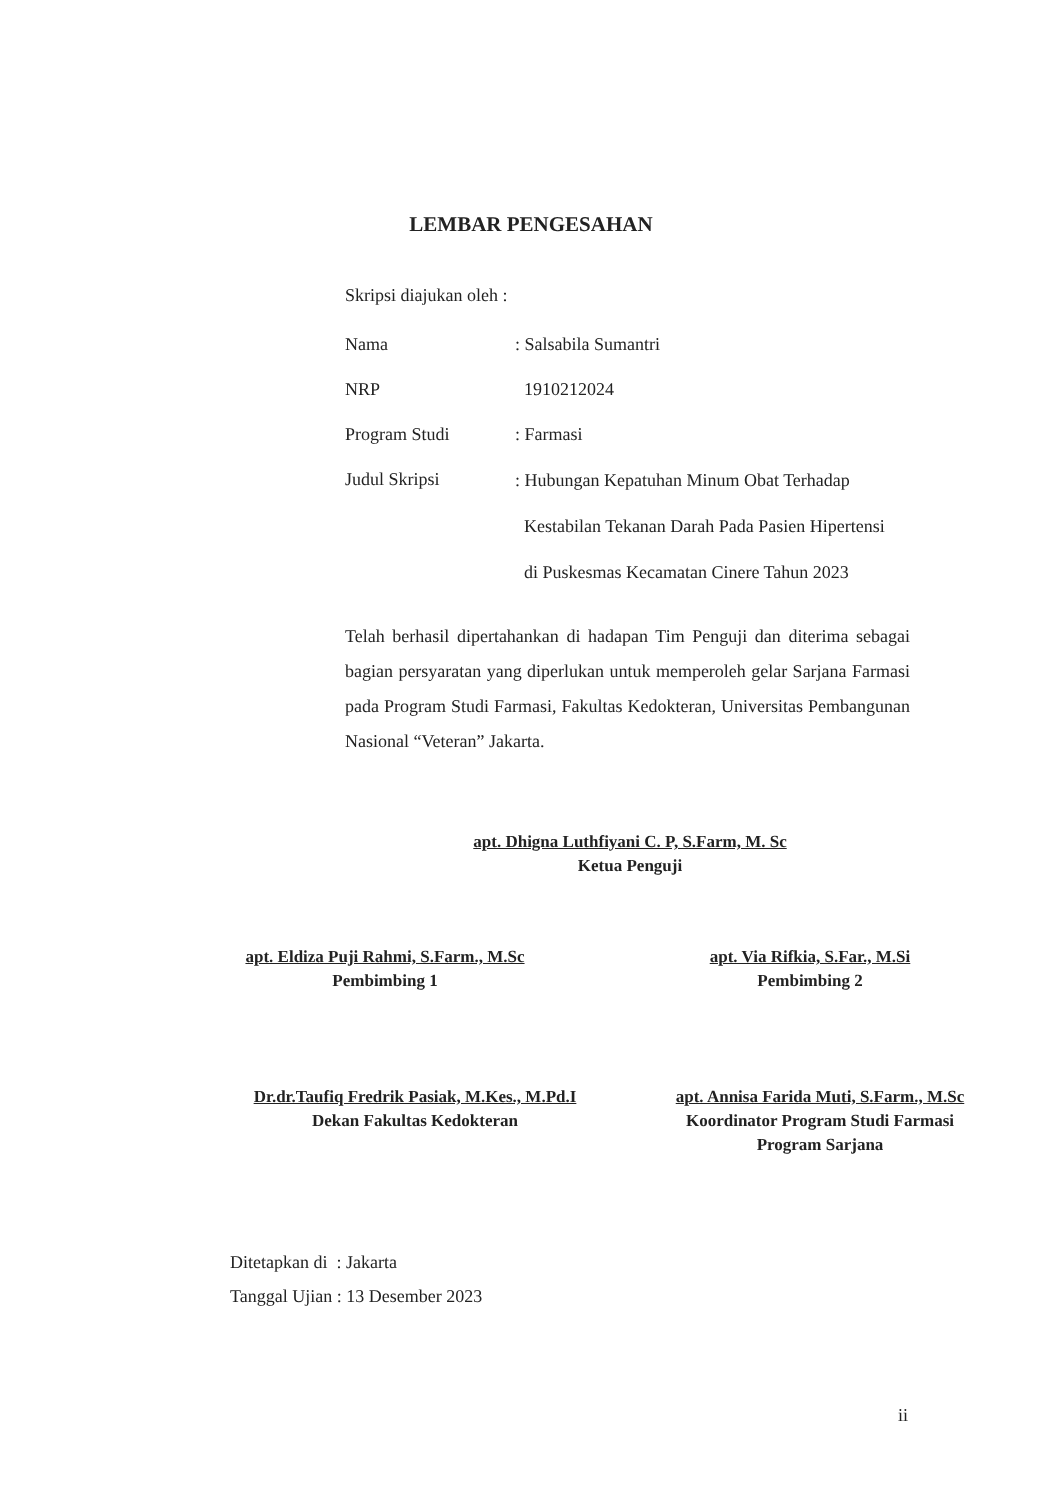LEMBAR PENGESAHAN
Skripsi diajukan oleh :
Nama : Salsabila Sumantri
NRP 1910212024
Program Studi : Farmasi
Judul Skripsi
: Hubungan Kepatuhan Minum Obat Terhadap
Kestabilan Tekanan Darah Pada Pasien Hipertensi
di Puskesmas Kecamatan Cinere Tahun 2023
Telah berhasil dipertahankan di hadapan Tim Penguji dan diterima sebagai bagian persyaratan yang diperlukan untuk memperoleh gelar Sarjana Farmasi pada Program Studi Farmasi, Fakultas Kedokteran, Universitas Pembangunan Nasional “Veteran” Jakarta.
apt. Dhigna Luthfiyani C. P, S.Farm, M. Sc
Ketua Penguji
apt. Eldiza Puji Rahmi, S.Farm., M.Sc
Pembimbing 1
apt. Via Rifkia, S.Far., M.Si
Pembimbing 2
Dr.dr.Taufiq Fredrik Pasiak, M.Kes., M.Pd.I
Dekan Fakultas Kedokteran
apt. Annisa Farida Muti, S.Farm., M.Sc
Koordinator Program Studi Farmasi
Program Sarjana
Ditetapkan di : Jakarta
Tanggal Ujian : 13 Desember 2023
ii